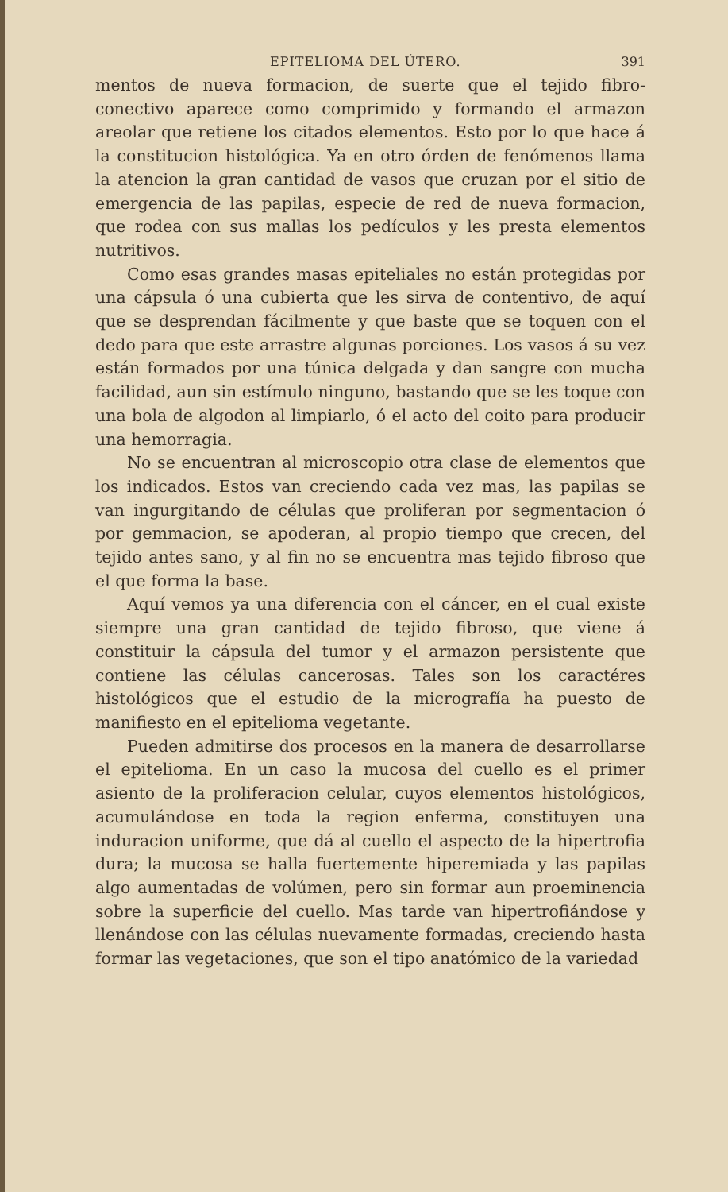EPITELIOMA DEL ÚTERO. 391
mentos de nueva formacion, de suerte que el tejido fibro-conectivo aparece como comprimido y formando el armazon areolar que retiene los citados elementos. Esto por lo que hace á la constitucion histológica. Ya en otro órden de fenómenos llama la atencion la gran cantidad de vasos que cruzan por el sitio de emergencia de las papilas, especie de red de nueva formacion, que rodea con sus mallas los pedículos y les presta elementos nutritivos.
Como esas grandes masas epiteliales no están protegidas por una cápsula ó una cubierta que les sirva de contentivo, de aquí que se desprendan fácilmente y que baste que se toquen con el dedo para que este arrastre algunas porciones. Los vasos á su vez están formados por una túnica delgada y dan sangre con mucha facilidad, aun sin estímulo ninguno, bastando que se les toque con una bola de algodon al limpiarlo, ó el acto del coito para producir una hemorragia.
No se encuentran al microscopio otra clase de elementos que los indicados. Estos van creciendo cada vez mas, las papilas se van ingurgitando de células que proliferan por segmentacion ó por gemmacion, se apoderan, al propio tiempo que crecen, del tejido antes sano, y al fin no se encuentra mas tejido fibroso que el que forma la base.
Aquí vemos ya una diferencia con el cáncer, en el cual existe siempre una gran cantidad de tejido fibroso, que viene á constituir la cápsula del tumor y el armazon persistente que contiene las células cancerosas. Tales son los caractéres histológicos que el estudio de la micrografía ha puesto de manifiesto en el epitelioma vegetante.
Pueden admitirse dos procesos en la manera de desarrollarse el epitelioma. En un caso la mucosa del cuello es el primer asiento de la proliferacion celular, cuyos elementos histológicos, acumulándose en toda la region enferma, constituyen una induracion uniforme, que dá al cuello el aspecto de la hipertrofia dura; la mucosa se halla fuertemente hiperemiada y las papilas algo aumentadas de volúmen, pero sin formar aun proeminencia sobre la superficie del cuello. Mas tarde van hipertrofiándose y llenándose con las células nuevamente formadas, creciendo hasta formar las vegetaciones, que son el tipo anatómico de la variedad